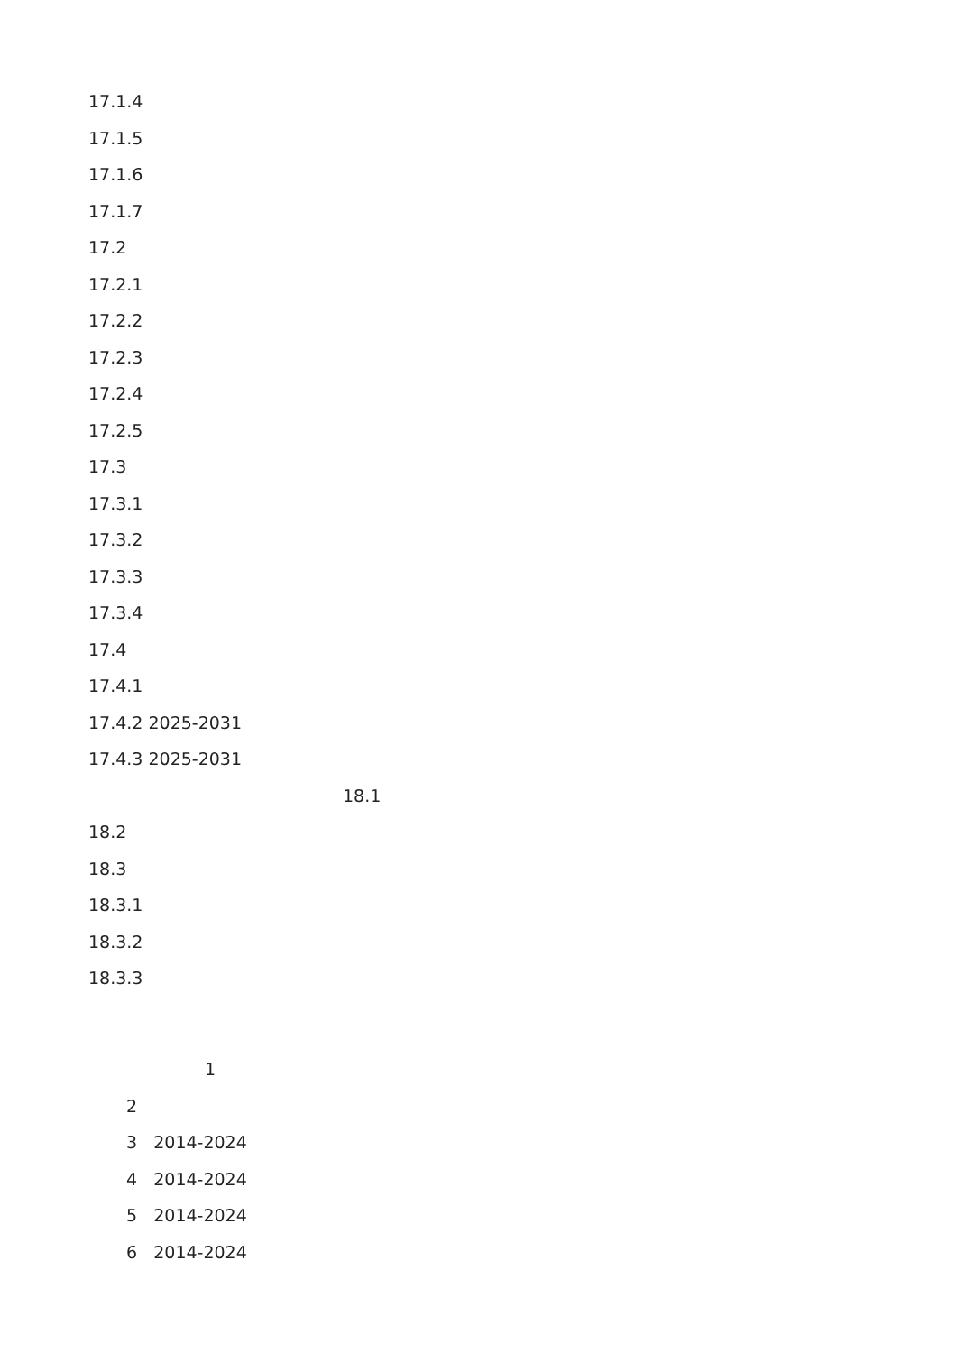17.1.4
17.1.5
17.1.6
17.1.7
17.2
17.2.1
17.2.2
17.2.3
17.2.4
17.2.5
17.3
17.3.1
17.3.2
17.3.3
17.3.4
17.4
17.4.1
17.4.2 2025-2031
17.4.3 2025-2031
18.1
18.2
18.3
18.3.1
18.3.2
18.3.3
1
2
3 2014-2024
4 2014-2024
5 2014-2024
6 2014-2024